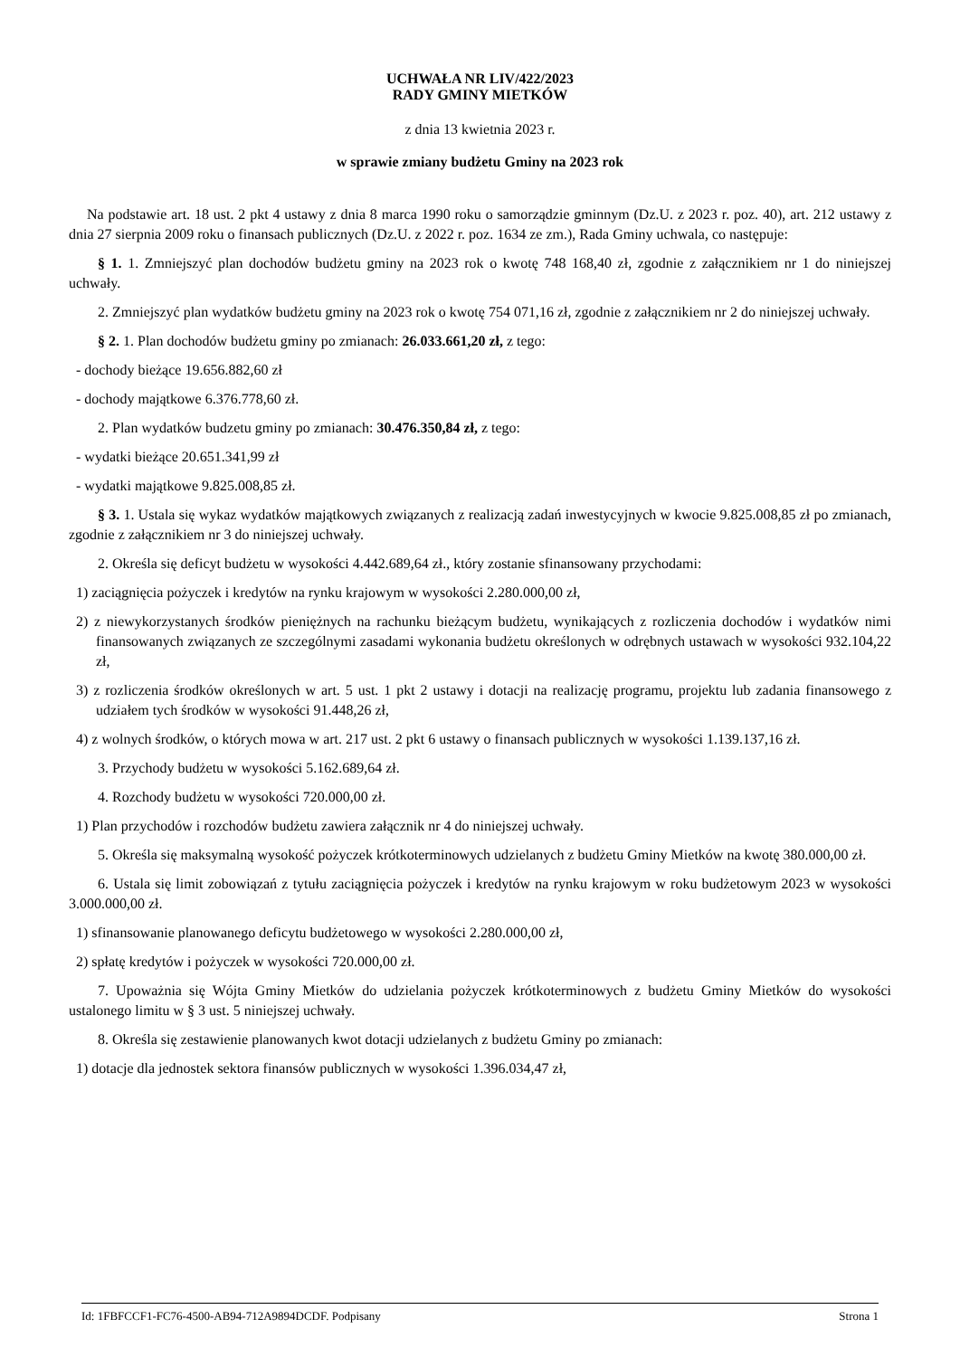UCHWAŁA NR LIV/422/2023
RADY GMINY MIETKÓW
z dnia 13 kwietnia 2023 r.
w sprawie zmiany budżetu Gminy na 2023 rok
Na podstawie art. 18 ust. 2 pkt 4 ustawy z dnia 8 marca 1990 roku o samorządzie gminnym (Dz.U. z 2023 r. poz. 40), art. 212 ustawy z dnia 27 sierpnia 2009 roku o finansach publicznych (Dz.U. z 2022 r. poz. 1634 ze zm.), Rada Gminy uchwala, co następuje:
§ 1. 1. Zmniejszyć plan dochodów budżetu gminy na 2023 rok o kwotę 748 168,40 zł, zgodnie z załącznikiem nr 1 do niniejszej uchwały.
2. Zmniejszyć plan wydatków budżetu gminy na 2023 rok o kwotę 754 071,16 zł, zgodnie z załącznikiem nr 2 do niniejszej uchwały.
§ 2. 1. Plan dochodów budżetu gminy po zmianach: 26.033.661,20 zł, z tego:
- dochody bieżące 19.656.882,60 zł
- dochody majątkowe 6.376.778,60 zł.
2. Plan wydatków budzetu gminy po zmianach: 30.476.350,84 zł, z tego:
- wydatki bieżące 20.651.341,99 zł
- wydatki majątkowe 9.825.008,85 zł.
§ 3. 1. Ustala się wykaz wydatków majątkowych związanych z realizacją zadań inwestycyjnych w kwocie 9.825.008,85 zł po zmianach, zgodnie z załącznikiem nr 3 do niniejszej uchwały.
2. Określa się deficyt budżetu w wysokości 4.442.689,64 zł., który zostanie sfinansowany przychodami:
1) zaciągnięcia pożyczek i kredytów na rynku krajowym w wysokości 2.280.000,00 zł,
2) z niewykorzystanych środków pieniężnych na rachunku bieżącym budżetu, wynikających z rozliczenia dochodów i wydatków nimi finansowanych związanych ze szczególnymi zasadami wykonania budżetu określonych w odrębnych ustawach w wysokości 932.104,22 zł,
3) z rozliczenia środków określonych w art. 5 ust. 1 pkt 2 ustawy i dotacji na realizację programu, projektu lub zadania finansowego z udziałem tych środków w wysokości 91.448,26 zł,
4) z wolnych środków, o których mowa w art. 217 ust. 2 pkt 6 ustawy o finansach publicznych w wysokości 1.139.137,16 zł.
3. Przychody budżetu w wysokości 5.162.689,64 zł.
4. Rozchody budżetu w wysokości 720.000,00 zł.
1) Plan przychodów i rozchodów budżetu zawiera załącznik nr 4 do niniejszej uchwały.
5. Określa się maksymalną wysokość pożyczek krótkoterminowych udzielanych z budżetu Gminy Mietków na kwotę 380.000,00 zł.
6. Ustala się limit zobowiązań z tytułu zaciągnięcia pożyczek i kredytów na rynku krajowym w roku budżetowym 2023 w wysokości 3.000.000,00 zł.
1) sfinansowanie planowanego deficytu budżetowego w wysokości 2.280.000,00 zł,
2) spłatę kredytów i pożyczek w wysokości 720.000,00 zł.
7. Upoważnia się Wójta Gminy Mietków do udzielania pożyczek krótkoterminowych z budżetu Gminy Mietków do wysokości ustalonego limitu w § 3 ust. 5 niniejszej uchwały.
8. Określa się zestawienie planowanych kwot dotacji udzielanych z budżetu Gminy po zmianach:
1) dotacje dla jednostek sektora finansów publicznych w wysokości 1.396.034,47 zł,
Id: 1FBFCCF1-FC76-4500-AB94-712A9894DCDF. Podpisany Strona 1